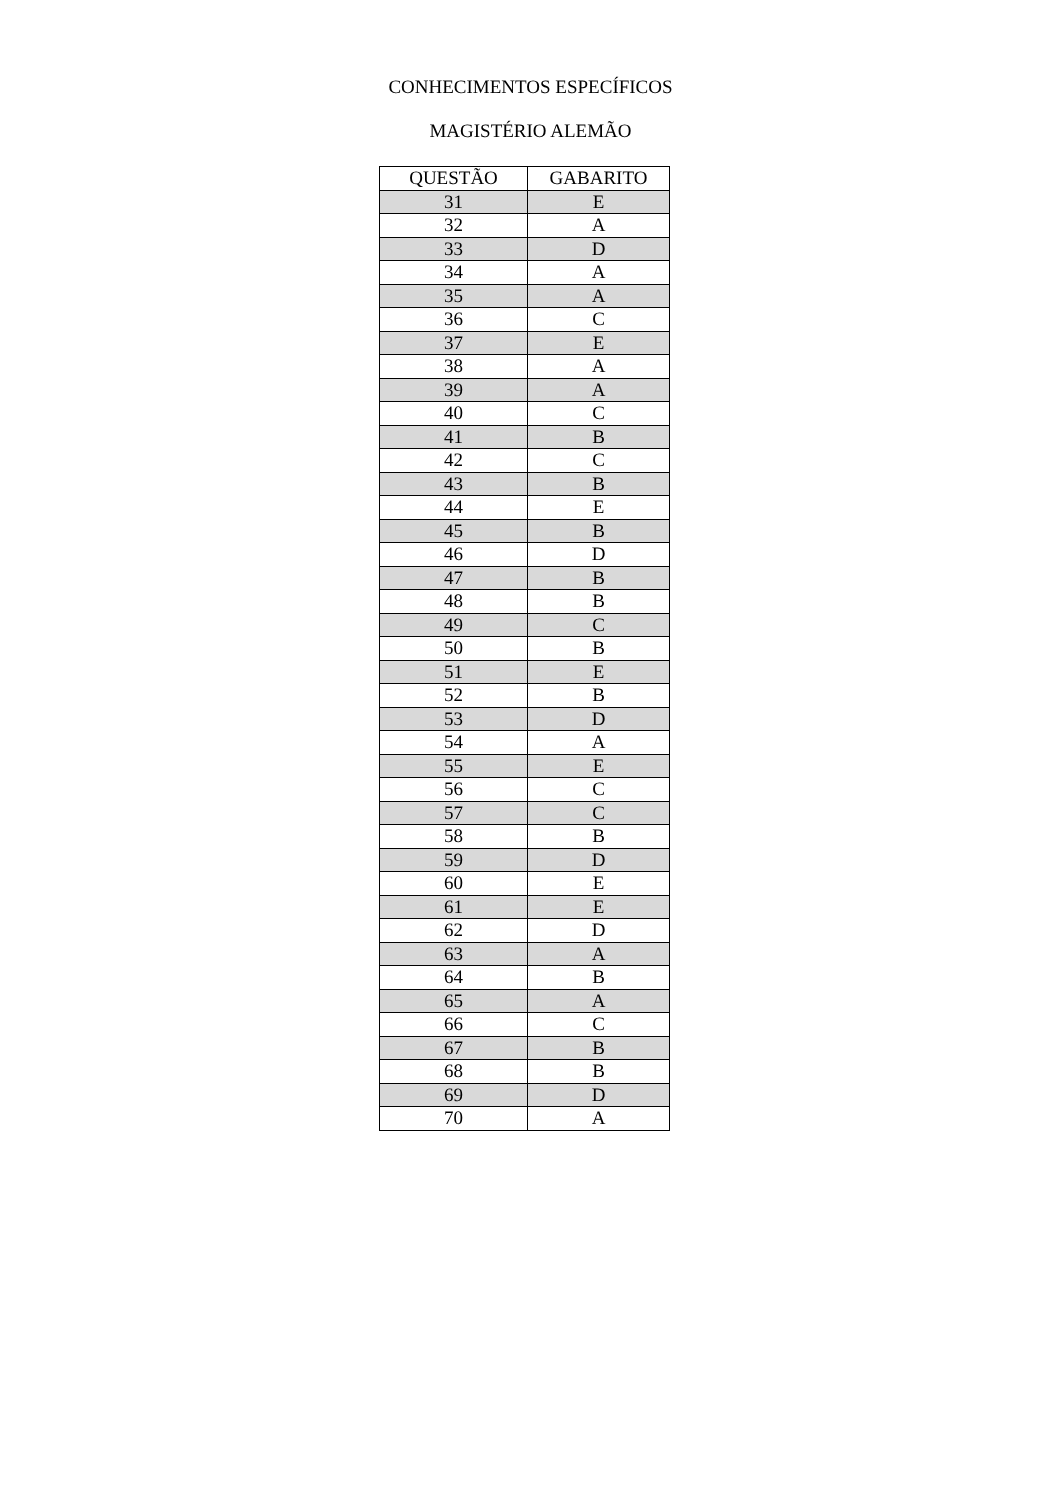CONHECIMENTOS ESPECÍFICOS
MAGISTÉRIO ALEMÃO
| QUESTÃO | GABARITO |
| --- | --- |
| 31 | E |
| 32 | A |
| 33 | D |
| 34 | A |
| 35 | A |
| 36 | C |
| 37 | E |
| 38 | A |
| 39 | A |
| 40 | C |
| 41 | B |
| 42 | C |
| 43 | B |
| 44 | E |
| 45 | B |
| 46 | D |
| 47 | B |
| 48 | B |
| 49 | C |
| 50 | B |
| 51 | E |
| 52 | B |
| 53 | D |
| 54 | A |
| 55 | E |
| 56 | C |
| 57 | C |
| 58 | B |
| 59 | D |
| 60 | E |
| 61 | E |
| 62 | D |
| 63 | A |
| 64 | B |
| 65 | A |
| 66 | C |
| 67 | B |
| 68 | B |
| 69 | D |
| 70 | A |